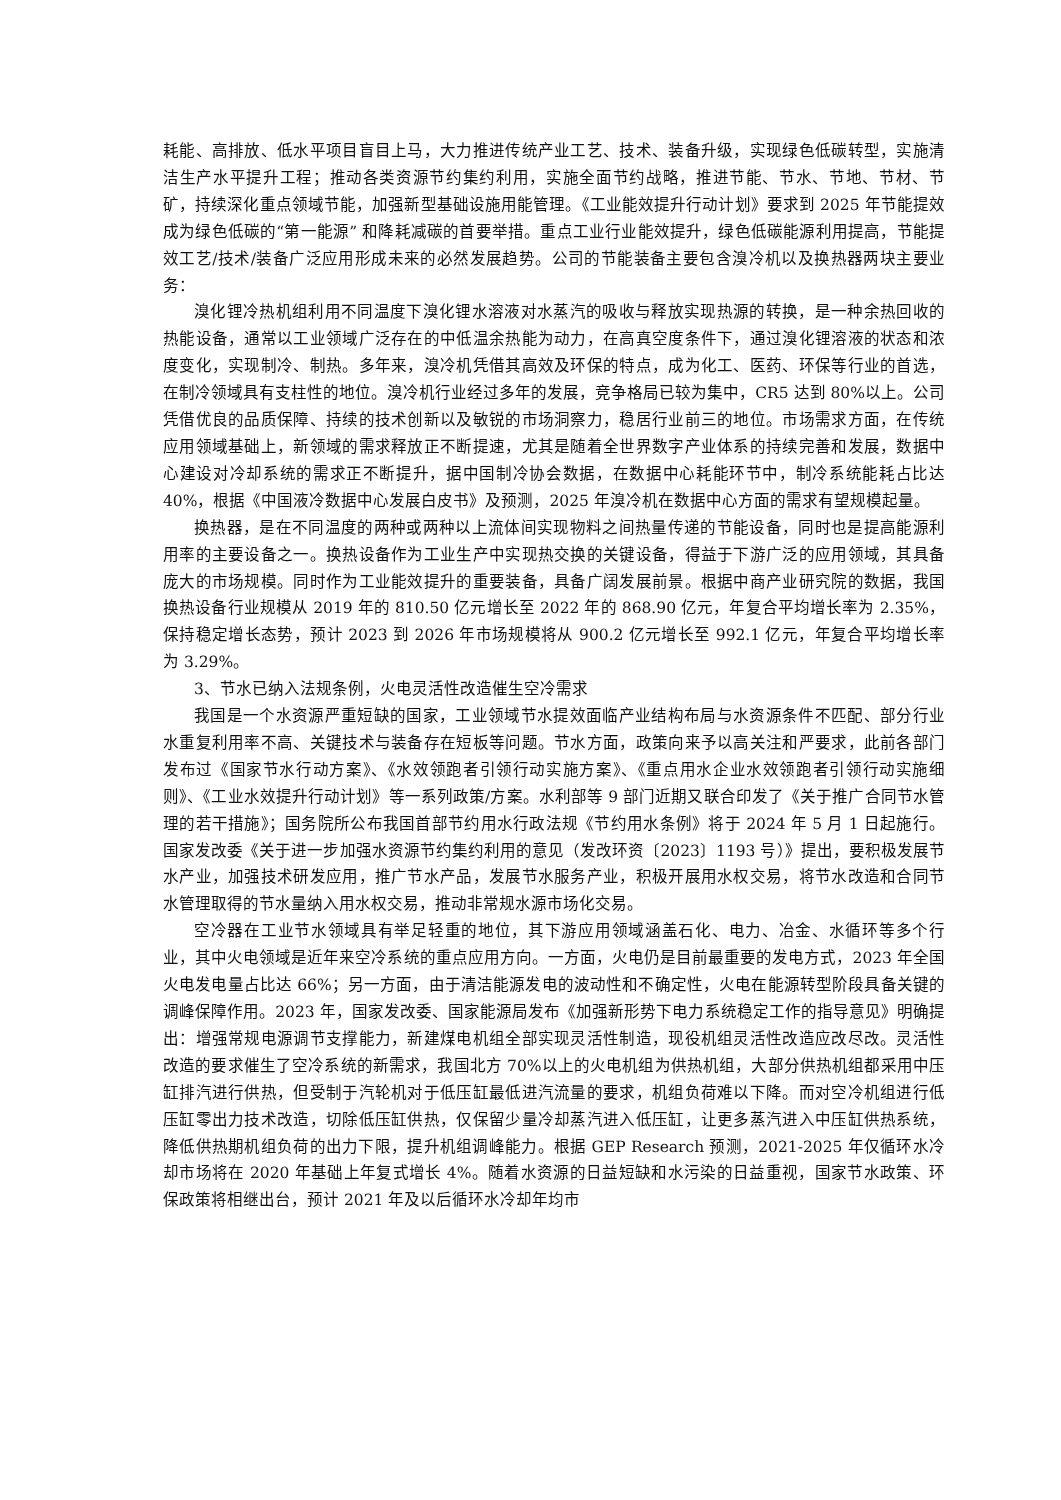耗能、高排放、低水平项目盲目上马，大力推进传统产业工艺、技术、装备升级，实现绿色低碳转型，实施清洁生产水平提升工程；推动各类资源节约集约利用，实施全面节约战略，推进节能、节水、节地、节材、节矿，持续深化重点领域节能，加强新型基础设施用能管理。《工业能效提升行动计划》要求到 2025 年节能提效成为绿色低碳的“第一能源” 和降耗减碳的首要举措。重点工业行业能效提升，绿色低碳能源利用提高，节能提效工艺/技术/装备广泛应用形成未来的必然发展趋势。公司的节能装备主要包含溴冷机以及换热器两块主要业务：
溴化锂冷热机组利用不同温度下溴化锂水溶液对水蒸汽的吸收与释放实现热源的转换，是一种余热回收的热能设备，通常以工业领域广泛存在的中低温余热能为动力，在高真空度条件下，通过溴化锂溶液的状态和浓度变化，实现制冷、制热。多年来，溴冷机凭借其高效及环保的特点，成为化工、医药、环保等行业的首选，在制冷领域具有支柱性的地位。溴冷机行业经过多年的发展，竞争格局已较为集中，CR5 达到 80%以上。公司凭借优良的品质保障、持续的技术创新以及敏锐的市场洞察力，稳居行业前三的地位。市场需求方面，在传统应用领域基础上，新领域的需求释放正不断提速，尤其是随着全世界数字产业体系的持续完善和发展，数据中心建设对冷却系统的需求正不断提升，据中国制冷协会数据，在数据中心耗能环节中，制冷系统能耗占比达 40%，根据《中国液冷数据中心发展白皮书》及预测，2025 年溴冷机在数据中心方面的需求有望规模起量。
换热器，是在不同温度的两种或两种以上流体间实现物料之间热量传递的节能设备，同时也是提高能源利用率的主要设备之一。换热设备作为工业生产中实现热交换的关键设备，得益于下游广泛的应用领域，其具备庞大的市场规模。同时作为工业能效提升的重要装备，具备广阔发展前景。根据中商产业研究院的数据，我国换热设备行业规模从 2019 年的 810.50 亿元增长至 2022 年的 868.90 亿元，年复合平均增长率为 2.35%，保持稳定增长态势，预计 2023 到 2026 年市场规模将从 900.2 亿元增长至 992.1 亿元，年复合平均增长率为 3.29%。
3、节水已纳入法规条例，火电灵活性改造催生空冷需求
我国是一个水资源严重短缺的国家，工业领域节水提效面临产业结构布局与水资源条件不匹配、部分行业水重复利用率不高、关键技术与装备存在短板等问题。节水方面，政策向来予以高关注和严要求，此前各部门发布过《国家节水行动方案》、《水效领跑者引领行动实施方案》、《重点用水企业水效领跑者引领行动实施细则》、《工业水效提升行动计划》等一系列政策/方案。水利部等 9 部门近期又联合印发了《关于推广合同节水管理的若干措施》；国务院所公布我国首部节约用水行政法规《节约用水条例》将于 2024 年 5 月 1 日起施行。国家发改委《关于进一步加强水资源节约集约利用的意见（发改环资〔2023〕1193 号）》提出，要积极发展节水产业，加强技术研发应用，推广节水产品，发展节水服务产业，积极开展用水权交易，将节水改造和合同节水管理取得的节水量纳入用水权交易，推动非常规水源市场化交易。
空冷器在工业节水领域具有举足轻重的地位，其下游应用领域涵盖石化、电力、冶金、水循环等多个行业，其中火电领域是近年来空冷系统的重点应用方向。一方面，火电仍是目前最重要的发电方式，2023 年全国火电发电量占比达 66%；另一方面，由于清洁能源发电的波动性和不确定性，火电在能源转型阶段具备关键的调峰保障作用。2023 年，国家发改委、国家能源局发布《加强新形势下电力系统稳定工作的指导意见》明确提出：增强常规电源调节支撑能力，新建煤电机组全部实现灵活性制造，现役机组灵活性改造应改尽改。灵活性改造的要求催生了空冷系统的新需求，我国北方 70%以上的火电机组为供热机组，大部分供热机组都采用中压缸排汽进行供热，但受制于汽轮机对于低压缸最低进汽流量的要求，机组负荷难以下降。而对空冷机组进行低压缸零出力技术改造，切除低压缸供热，仅保留少量冷却蒸汽进入低压缸，让更多蒸汽进入中压缸供热系统，降低供热期机组负荷的出力下限，提升机组调峰能力。根据 GEP Research 预测，2021-2025 年仅循环水冷却市场将在 2020 年基础上年复式增长 4%。随着水资源的日益短缺和水污染的日益重视，国家节水政策、环保政策将相继出台，预计 2021 年及以后循环水冷却年均市